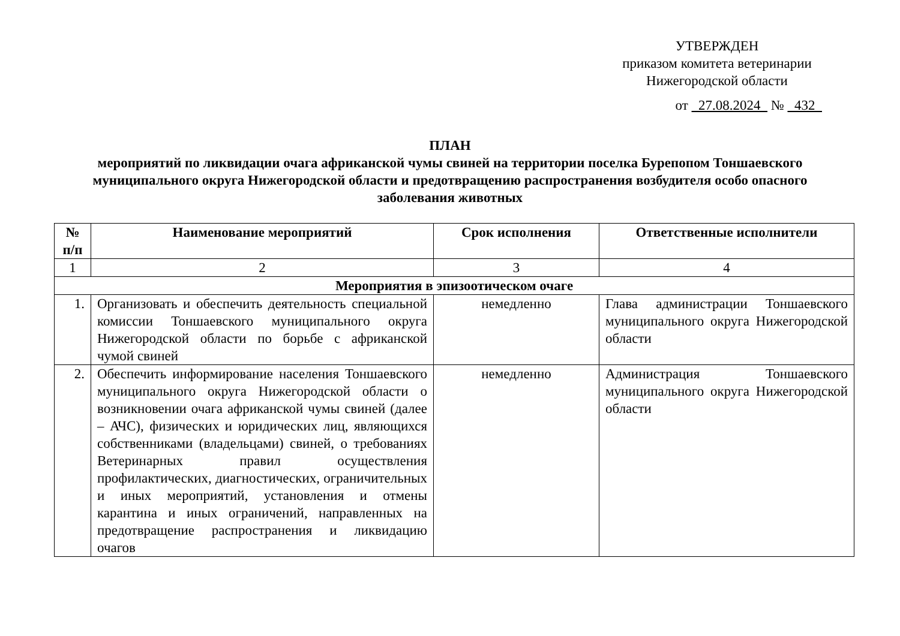УТВЕРЖДЕН
приказом комитета ветеринарии
Нижегородской области
от 27.08.2024 № 432
ПЛАН
мероприятий по ликвидации очага африканской чумы свиней на территории поселка Бурепопом Тоншаевского муниципального округа Нижегородской области и предотвращению распространения возбудителя особо опасного заболевания животных
| № п/п | Наименование мероприятий | Срок исполнения | Ответственные исполнители |
| --- | --- | --- | --- |
| 1 | 2 | 3 | 4 |
| Мероприятия в эпизоотическом очаге | | | |
| 1. | Организовать и обеспечить деятельность специальной комиссии Тоншаевского муниципального округа Нижегородской области по борьбе с африканской чумой свиней | немедленно | Глава администрации Тоншаевского муниципального округа Нижегородской области |
| 2. | Обеспечить информирование населения Тоншаевского муниципального округа Нижегородской области о возникновении очага африканской чумы свиней (далее – АЧС), физических и юридических лиц, являющихся собственниками (владельцами) свиней, о требованиях Ветеринарных правил осуществления профилактических, диагностических, ограничительных и иных мероприятий, установления и отмены карантина и иных ограничений, направленных на предотвращение распространения и ликвидацию очагов | немедленно | Администрация Тоншаевского муниципального округа Нижегородской области |